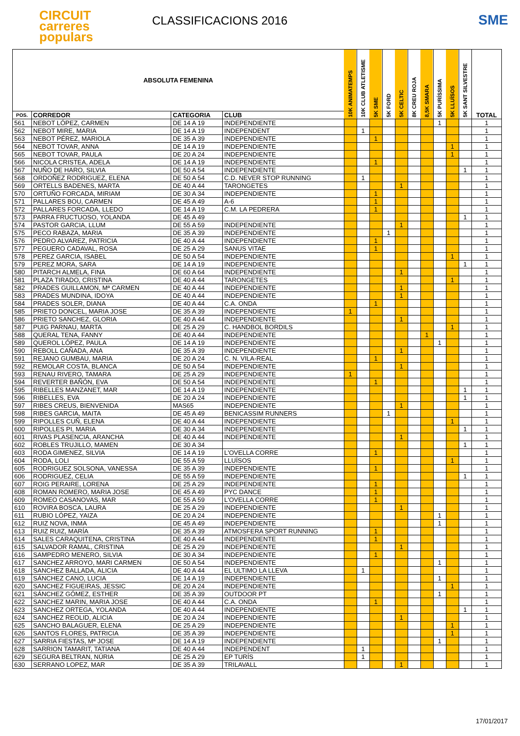CIRCUIT
carreres
populars
CLASSIFICACIONS 2016
SME
| ABSOLUTA FEMENINA | | | | 10K ANIMATEMPS | 10K CLUB ATLETISME | 5K SME | 5K FORD | 5K CELTIC | 8K CREU ROJA | 8,5K SMARA | 5K PURÍSSIMA | 5K LLUÏSOS | 5K SANT SILVESTRE | TOTAL |
| --- | --- | --- | --- | --- | --- | --- | --- | --- | --- | --- | --- | --- | --- | --- |
| POS. | CORREDOR | CATEGORIA | CLUB | | | | | | | | | | | |
| 561 | NEBOT LÓPEZ, CARMEN | DE 14 A 19 | INDEPENDIENTE | | | | | | | | 1 | | | 1 |
| 562 | NEBOT MIRE, MARIA | DE 14 A 19 | INDEPENDENT | | 1 | | | | | | | | | 1 |
| 563 | NEBOT PÉREZ, MARIOLA | DE 35 A 39 | INDEPENDIENTE | | | 1 | | | | | | | | 1 |
| 564 | NEBOT TOVAR, ANNA | DE 14 A 19 | INDEPENDIENTE | | | | | | | | | 1 | | 1 |
| 565 | NEBOT TOVAR, PAULA | DE 20 A 24 | INDEPENDIENTE | | | | | | | | | 1 | | 1 |
| 566 | NICOLA CRISTEA, ADELA | DE 14 A 19 | INDEPENDIENTE | | | 1 | | | | | | | | 1 |
| 567 | NUÑO DE HARO, SILVIA | DE 50 A 54 | INDEPENDIENTE | | | | | | | | | | 1 | 1 |
| 568 | ORDOÑEZ RODRIGUEZ, ELENA | DE 50 A 54 | C.D. NEVER STOP RUNNING | | 1 | | | | | | | | | 1 |
| 569 | ORTELLS BADENES, MARTA | DE 40 A 44 | TARONGETES | | | | | 1 | | | | | | 1 |
| 570 | ORTUÑO FORCADA, MIRIAM | DE 30 A 34 | INDEPENDIENTE | | | 1 | | | | | | | | 1 |
| 571 | PALLARES BOU, CARMEN | DE 45 A 49 | A-6 | | | 1 | | | | | | | | 1 |
| 572 | PALLARES FORCADA, LLEDO | DE 14 A 19 | C.M. LA PEDRERA | | | 1 | | | | | | | | 1 |
| 573 | PARRA FRUCTUOSO, YOLANDA | DE 45 A 49 | | | | | | | | | | | 1 | 1 |
| 574 | PASTOR GARCIA, LLUM | DE 55 A 59 | INDEPENDIENTE | | | | | 1 | | | | | | 1 |
| 575 | PECO RABAZA, MARIA | DE 35 A 39 | INDEPENDIENTE | | | | 1 | | | | | | | 1 |
| 576 | PEDRO ALVAREZ, PATRICIA | DE 40 A 44 | INDEPENDIENTE | | | 1 | | | | | | | | 1 |
| 577 | PEGUERO CADAVAL, ROSA | DE 25 A 29 | SANUS VITAE | | | 1 | | | | | | | | 1 |
| 578 | PEREZ GARCIA, ISABEL | DE 50 A 54 | INDEPENDIENTE | | | | | | | | | 1 | | 1 |
| 579 | PEREZ MORA, SARA | DE 14 A 19 | INDEPENDIENTE | | | | | | | | | | 1 | 1 |
| 580 | PITARCH ALMELA, FINA | DE 60 A 64 | INDEPENDIENTE | | | | | 1 | | | | | | 1 |
| 581 | PLAZA TIRADO, CRISTINA | DE 40 A 44 | TARONGETES | | | | | | | | | 1 | | 1 |
| 582 | PRADES GUILLAMON, Mª CARMEN | DE 40 A 44 | INDEPENDIENTE | | | | | 1 | | | | | | 1 |
| 583 | PRADES MUNDINA, IDOYA | DE 40 A 44 | INDEPENDIENTE | | | | | 1 | | | | | | 1 |
| 584 | PRADES SOLER, DIANA | DE 40 A 44 | C.A. ONDA | | | 1 | | | | | | | | 1 |
| 585 | PRIETO DONCEL, MARIA JOSE | DE 35 A 39 | INDEPENDIENTE | 1 | | | | | | | | | | 1 |
| 586 | PRIETO SANCHEZ, GLORIA | DE 40 A 44 | INDEPENDIENTE | | | | | 1 | | | | | | 1 |
| 587 | PUIG PARNAU, MARTA | DE 25 A 29 | C. HANDBOL BORDILS | | | | | | | | | 1 | | 1 |
| 588 | QUERAL TENA, FANNY | DE 40 A 44 | INDEPENDIENTE | | | | | | | 1 | | | | 1 |
| 589 | QUEROL LÓPEZ, PAULA | DE 14 A 19 | INDEPENDIENTE | | | | | | | | 1 | | | 1 |
| 590 | REBOLL CAÑADA, ANA | DE 35 A 39 | INDEPENDIENTE | | | | | 1 | | | | | | 1 |
| 591 | REJANO GUMBAU, MARIA | DE 20 A 24 | C. N. VILA-REAL | | | 1 | | | | | | | | 1 |
| 592 | REMOLAR COSTA, BLANCA | DE 50 A 54 | INDEPENDIENTE | | | | | 1 | | | | | | 1 |
| 593 | RENAU RIVERO, TAMARA | DE 25 A 29 | INDEPENDIENTE | 1 | | | | | | | | | | 1 |
| 594 | REVERTER BAÑÓN, EVA | DE 50 A 54 | INDEPENDIENTE | | | 1 | | | | | | | | 1 |
| 595 | RIBELLES MANZANET, MAR | DE 14 A 19 | INDEPENDIENTE | | | | | | | | | | 1 | 1 |
| 596 | RIBELLES, EVA | DE 20 A 24 | INDEPENDIENTE | | | | | | | | | | 1 | 1 |
| 597 | RIBES CREUS, BIENVENIDA | MAS65 | INDEPENDIENTE | | | | | 1 | | | | | | 1 |
| 598 | RIBES GARCIA, MAITA | DE 45 A 49 | BENICASSIM RUNNERS | | | | 1 | | | | | | | 1 |
| 599 | RIPOLLES CUÑ, ELENA | DE 40 A 44 | INDEPENDIENTE | | | | | | | | | 1 | | 1 |
| 600 | RIPOLLES PI, MARIA | DE 30 A 34 | INDEPENDIENTE | | | | | | | | | | 1 | 1 |
| 601 | RIVAS PLASENCIA, ARANCHA | DE 40 A 44 | INDEPENDIENTE | | | | | 1 | | | | | | 1 |
| 602 | ROBLES TRUJILLO, MAMEN | DE 30 A 34 | | | | | | | | | | | 1 | 1 |
| 603 | RODA GIMENEZ, SILVIA | DE 14 A 19 | L'OVELLA CORRE | | | 1 | | | | | | | | 1 |
| 604 | RODA, LOLI | DE 55 A 59 | LLUÏSOS | | | | | | | | | 1 | | 1 |
| 605 | RODRIGUEZ SOLSONA, VANESSA | DE 35 A 39 | INDEPENDIENTE | | | 1 | | | | | | | | 1 |
| 606 | RODRIGUEZ, CELIA | DE 55 A 59 | INDEPENDIENTE | | | | | | | | | | 1 | 1 |
| 607 | ROIG PERAIRE, LORENA | DE 25 A 29 | INDEPENDIENTE | | | 1 | | | | | | | | 1 |
| 608 | ROMAN ROMERO, MARIA JOSE | DE 45 A 49 | PYC DANCE | | | 1 | | | | | | | | 1 |
| 609 | ROMEO CASANOVAS, MAR | DE 55 A 59 | L'OVELLA CORRE | | | 1 | | | | | | | | 1 |
| 610 | ROVIRA BOSCA, LAURA | DE 25 A 29 | INDEPENDIENTE | | | | | 1 | | | | | | 1 |
| 611 | RUBIO LÓPEZ, YAIZA | DE 20 A 24 | INDEPENDIENTE | | | | | | | | 1 | | | 1 |
| 612 | RUIZ NOVA, INMA | DE 45 A 49 | INDEPENDIENTE | | | | | | | | 1 | | | 1 |
| 613 | RUIZ RUIZ, MARÍA | DE 35 A 39 | ATMOSFERA SPORT RUNNING | | | 1 | | | | | | | | 1 |
| 614 | SALES CARAQUITENA, CRISTINA | DE 40 A 44 | INDEPENDIENTE | | | 1 | | | | | | | | 1 |
| 615 | SALVADOR RAMAL, CRISTINA | DE 25 A 29 | INDEPENDIENTE | | | | | 1 | | | | | | 1 |
| 616 | SAMPEDRO MENERO, SILVIA | DE 30 A 34 | INDEPENDIENTE | | | 1 | | | | | | | | 1 |
| 617 | SANCHEZ ARROYO, MARI CARMEN | DE 50 A 54 | INDEPENDIENTE | | | | | | | | 1 | | | 1 |
| 618 | SANCHEZ BALLADA, ALICIA | DE 40 A 44 | EL ULTIMO LA LLEVA | | 1 | | | | | | | | | 1 |
| 619 | SÁNCHEZ CANO, LUCIA | DE 14 A 19 | INDEPENDIENTE | | | | | | | | 1 | | | 1 |
| 620 | SANCHEZ FIGUEIRAS, JESSIC | DE 20 A 24 | INDEPENDIENTE | | | | | | | | | 1 | | 1 |
| 621 | SÁNCHEZ GÓMEZ, ESTHER | DE 35 A 39 | OUTDOOR PT | | | | | | | | 1 | | | 1 |
| 622 | SANCHEZ MARIN, MARIA JOSE | DE 40 A 44 | C.A. ONDA | | | 1 | | | | | | | | 1 |
| 623 | SANCHEZ ORTEGA, YOLANDA | DE 40 A 44 | INDEPENDIENTE | | | | | | | | | | 1 | 1 |
| 624 | SANCHEZ REOLID, ALICIA | DE 20 A 24 | INDEPENDIENTE | | | | | 1 | | | | | | 1 |
| 625 | SANCHO BALAGUER, ELENA | DE 25 A 29 | INDEPENDIENTE | | | | | | | | | 1 | | 1 |
| 626 | SANTOS FLORES, PATRICIA | DE 35 A 39 | INDEPENDIENTE | | | | | | | | | 1 | | 1 |
| 627 | SARRIA FIESTAS, Mª JOSE | DE 14 A 19 | INDEPENDIENTE | | | | | | | | 1 | | | 1 |
| 628 | SARRION TAMARIT, TATIANA | DE 40 A 44 | INDEPENDENT | | 1 | | | | | | | | | 1 |
| 629 | SEGURA BELTRAN, NÚRIA | DE 25 A 29 | EP TURÍS | | 1 | | | | | | | | | 1 |
| 630 | SERRANO LOPEZ, MAR | DE 35 A 39 | TRILAVALL | | | | | 1 | | | | | | 1 |
17/01/2017